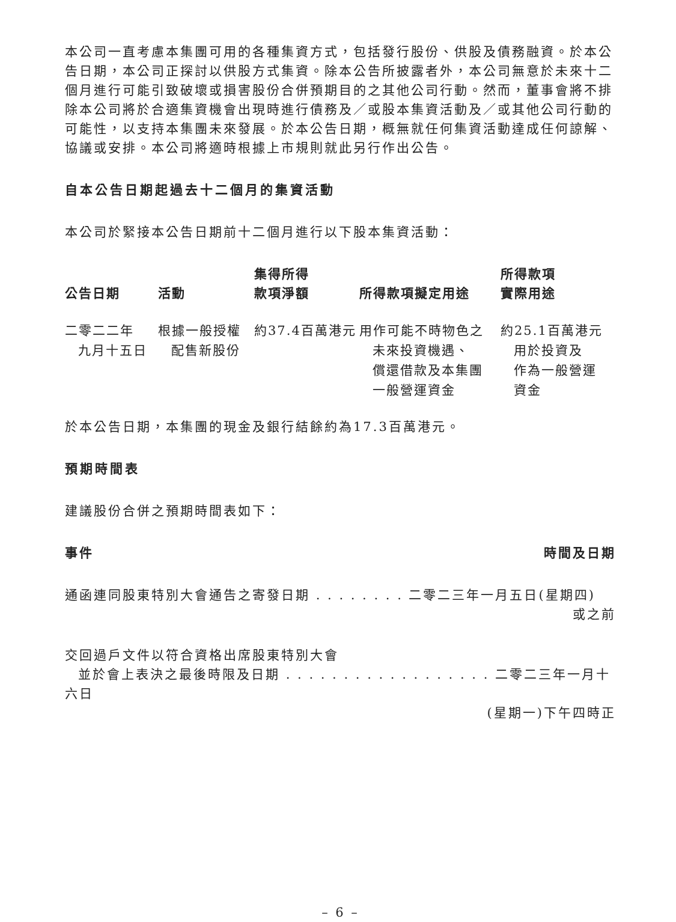本公司一直考慮本集團可用的各種集資方式，包括發行股份、供股及債務融資。於本公告日期，本公司正探討以供股方式集資。除本公告所披露者外，本公司無意於未來十二個月進行可能引致破壞或損害股份合併預期目的之其他公司行動。然而，董事會將不排除本公司將於合適集資機會出現時進行債務及／或股本集資活動及／或其他公司行動的可能性，以支持本集團未來發展。於本公告日期，概無就任何集資活動達成任何諒解、協議或安排。本公司將適時根據上市規則就此另行作出公告。
自本公告日期起過去十二個月的集資活動
本公司於緊接本公告日期前十二個月進行以下股本集資活動：
| 公告日期 | 活動 | 集得所得 款項淨額 | 所得款項擬定用途 | 所得款項 實際用途 |
| --- | --- | --- | --- | --- |
| 二零二二年 九月十五日 | 根據一般授權 配售新股份 | 約37.4百萬港元 | 用作可能不時物色之 未來投資機遇、 償還借款及本集團 一般營運資金 | 約25.1百萬港元 用於投資及 作為一般營運 資金 |
於本公告日期，本集團的現金及銀行結餘約為17.3百萬港元。
預期時間表
建議股份合併之預期時間表如下：
事件 時間及日期
通函連同股東特別大會通告之寄發日期 . . . . . . . . 二零二三年一月五日(星期四)
或之前
交回過戶文件以符合資格出席股東特別大會
並於會上表決之最後時限及日期 . . . . . . . . . . . . . . . . . . 二零二三年一月十六日
(星期一)下午四時正
– 6 –